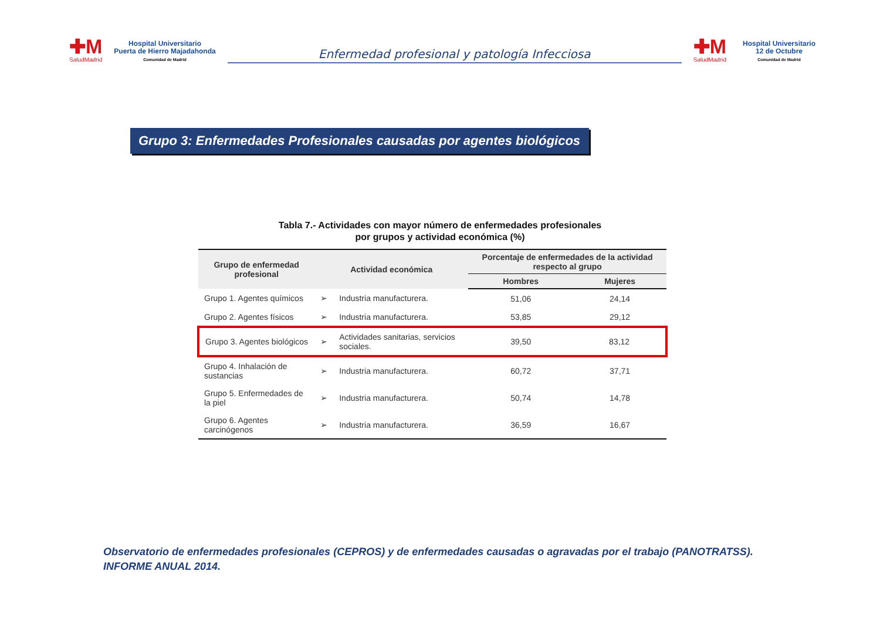✚M
SaludMadrid
Hospital Universitario
Puerta de Hierro Majadahonda
Comunidad de Madrid
Enfermedad profesional y patología Infecciosa
✚M
SaludMadrid
Hospital Universitario
12 de Octubre
Comunidad de Madrid
Grupo 3: Enfermedades Profesionales causadas por agentes biológicos
Tabla 7.- Actividades con mayor número de enfermedades profesionales
por grupos y actividad económica (%)
| Grupo de enfermedad profesional | Actividad económica | | Porcentaje de enfermedades de la actividad respecto al grupo | |
| --- | --- | --- | --- | --- |
| | | | Hombres | Mujeres |
| Grupo 1. Agentes químicos | ➢ | Industria manufacturera. | 51,06 | 24,14 |
| Grupo 2. Agentes físicos | ➢ | Industria manufacturera. | 53,85 | 29,12 |
| Grupo 3. Agentes biológicos | ➢ | Actividades sanitarias, servicios sociales. | 39,50 | 83,12 |
| Grupo 4. Inhalación de sustancias | ➢ | Industria manufacturera. | 60,72 | 37,71 |
| Grupo 5. Enfermedades de la piel | ➢ | Industria manufacturera. | 50,74 | 14,78 |
| Grupo 6. Agentes carcinógenos | ➢ | Industria manufacturera. | 36,59 | 16,67 |
Observatorio de enfermedades profesionales (CEPROS) y de enfermedades causadas o agravadas por el trabajo (PANOTRATSS).
INFORME ANUAL 2014.